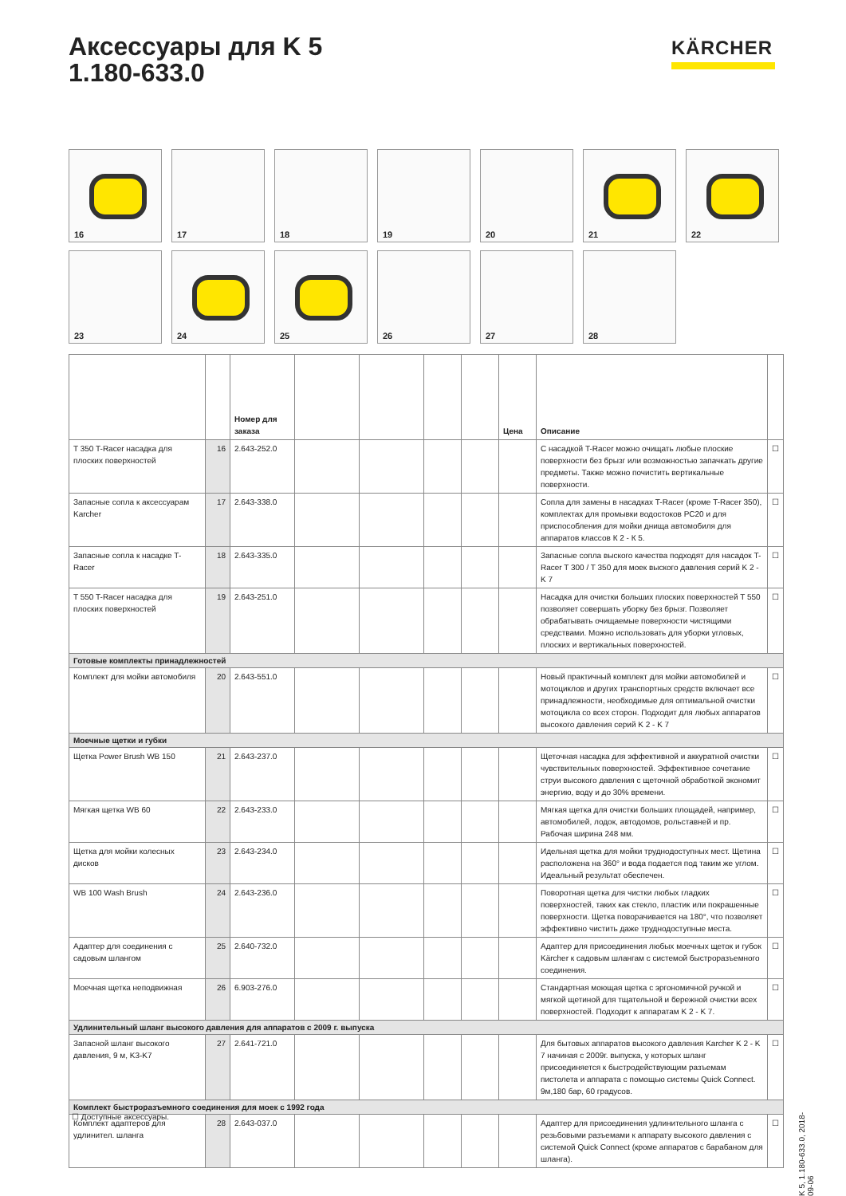Аксессуары для K 5
1.180-633.0
KÄRCHER
16
17
18
19
20
21
22
23
24
25
26
27
28
| | | Номер для заказа | | | | | Цена | Описание | |
| --- | --- | --- | --- | --- | --- | --- | --- | --- | --- |
| T 350 T-Racer насадка для плоских поверхностей | 16 | 2.643-252.0 | | | | | | С насадкой T-Racer можно очищать любые плоские поверхности без брызг или возможностью запачкать другие предметы. Также можно почистить вертикальные поверхности. | ☐ |
| Запасные сопла к аксессуарам Karcher | 17 | 2.643-338.0 | | | | | | Сопла для замены в насадках T-Racer (кроме T-Racer 350), комплектах для промывки водостоков PC20 и для приспособления для мойки днища автомобиля для аппаратов классов К 2 - К 5. | ☐ |
| Запасные сопла к насадке T-Racer | 18 | 2.643-335.0 | | | | | | Запасные сопла выского качества подходят для насадок T-Racer T 300 / T 350 для моек выского давления серий K 2 - K 7 | ☐ |
| T 550 T-Racer насадка для плоских поверхностей | 19 | 2.643-251.0 | | | | | | Насадка для очистки больших плоских поверхностей T 550 позволяет совершать уборку без брызг. Позволяет обрабатывать очищаемые поверхности чистящими средствами. Можно использовать для уборки угловых, плоских и вертикальных поверхностей. | ☐ |
| Готовые комплекты принадлежностей | | | | | | | | | |
| Комплект для мойки автомобиля | 20 | 2.643-551.0 | | | | | | Новый практичный комплект для мойки автомобилей и мотоциклов и других транспортных средств включает все принадлежности, необходимые для оптимальной очистки мотоцикла со всех сторон. Подходит для любых аппаратов высокого давления серий K 2 - K 7 | ☐ |
| Моечные щетки и губки | | | | | | | | | |
| Щетка Power Brush WB 150 | 21 | 2.643-237.0 | | | | | | Щеточная насадка для эффективной и аккуратной очистки чувствительных поверхностей. Эффективное сочетание струи высокого давления с щеточной обработкой экономит энергию, воду и до 30% времени. | ☐ |
| Мягкая щетка WB 60 | 22 | 2.643-233.0 | | | | | | Мягкая щетка для очистки больших площадей, например, автомобилей, лодок, автодомов, рольставней и пр. Рабочая ширина 248 мм. | ☐ |
| Щетка для мойки колесных дисков | 23 | 2.643-234.0 | | | | | | Идельная щетка для мойки труднодоступных мест. Щетина расположена на 360° и вода подается под таким же углом. Идеальный результат обеспечен. | ☐ |
| WB 100 Wash Brush | 24 | 2.643-236.0 | | | | | | Поворотная щетка для чистки любых гладких поверхностей, таких как стекло, пластик или покрашенные поверхности. Щетка поворачивается на 180°, что позволяет эффективно чистить даже труднодоступные места. | ☐ |
| Адаптер для соединения с садовым шлангом | 25 | 2.640-732.0 | | | | | | Адаптер для присоединения любых моечных щеток и губок Kärcher к садовым шлангам с системой быстроразъемного соединения. | ☐ |
| Моечная щетка неподвижная | 26 | 6.903-276.0 | | | | | | Стандартная моющая щетка с эргономичной ручкой и мягкой щетиной для тщательной и бережной очистки всех поверхностей. Подходит к аппаратам K 2 - K 7. | ☐ |
| Удлинительный шланг высокого давления для аппаратов с 2009 г. выпуска | | | | | | | | | |
| Запасной шланг высокого давления, 9 м, K3-K7 | 27 | 2.641-721.0 | | | | | | Для бытовых аппаратов высокого давления Karcher K 2 - K 7 начиная с 2009г. выпуска, у которых шланг присоединяется к быстродействующим разъемам пистолета и аппарата с помощью системы Quick Connect. 9м,180 бар, 60 градусов. | ☐ |
| Комплект быстроразъемного соединения для моек с 1992 года | | | | | | | | | |
| Комплект адаптеров для удлинител. шланга | 28 | 2.643-037.0 | | | | | | Адаптер для присоединения удлинительного шланга с резьбовыми разъемами к аппарату высокого давления с системой Quick Connect (кроме аппаратов с барабаном для шланга). | ☐ |
☐ Доступные аксессуары.
K 5, 1.180-633.0, 2018-09-06